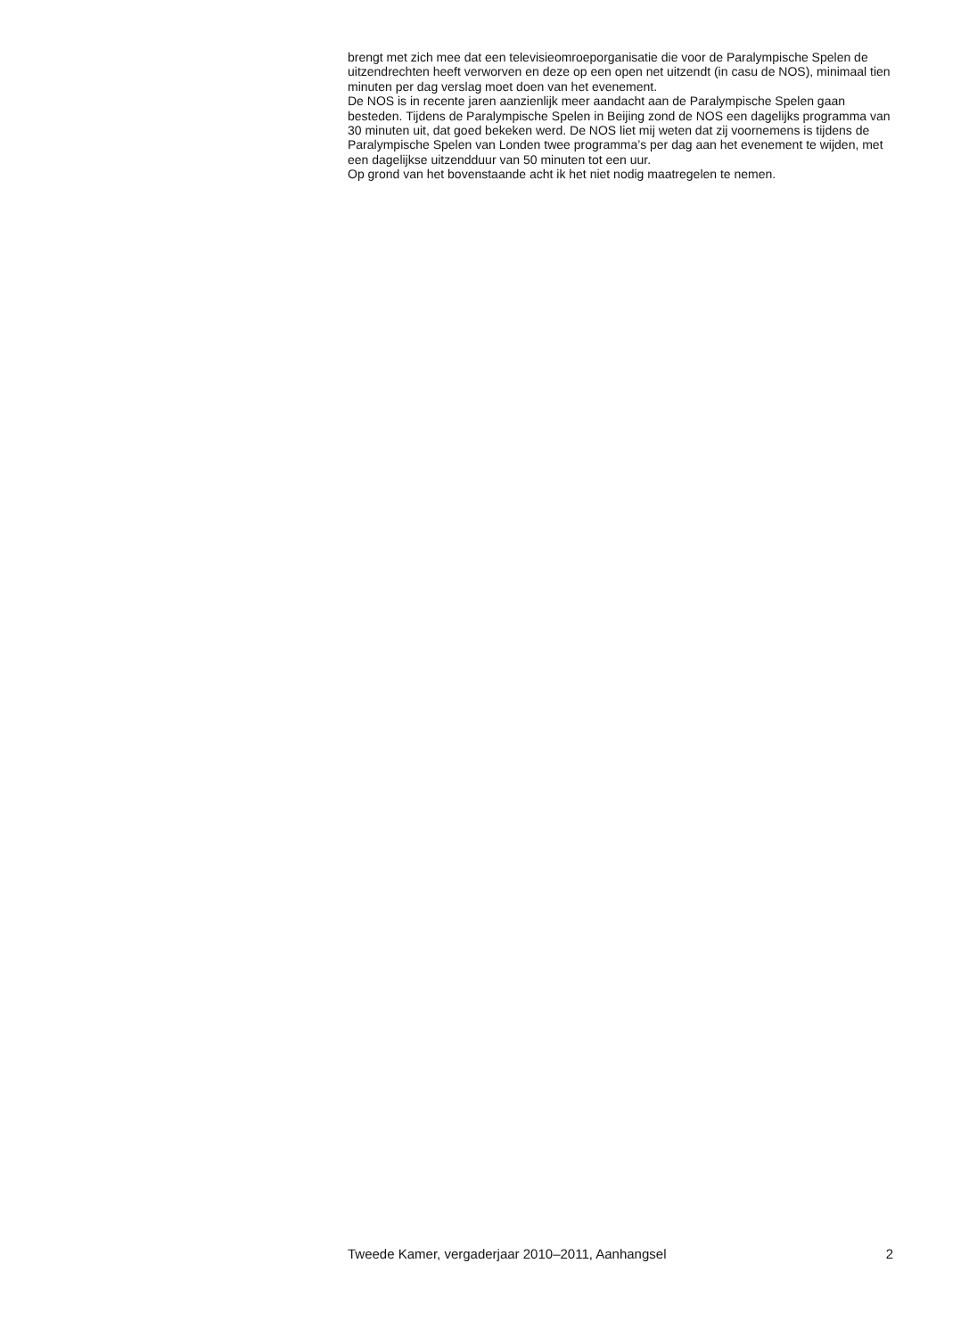brengt met zich mee dat een televisieomroeporganisatie die voor de Paralympische Spelen de uitzendrechten heeft verworven en deze op een open net uitzendt (in casu de NOS), minimaal tien minuten per dag verslag moet doen van het evenement.
De NOS is in recente jaren aanzienlijk meer aandacht aan de Paralympische Spelen gaan besteden. Tijdens de Paralympische Spelen in Beijing zond de NOS een dagelijks programma van 30 minuten uit, dat goed bekeken werd. De NOS liet mij weten dat zij voornemens is tijdens de Paralympische Spelen van Londen twee programma’s per dag aan het evenement te wijden, met een dagelijkse uitzendduur van 50 minuten tot een uur.
Op grond van het bovenstaande acht ik het niet nodig maatregelen te nemen.
Tweede Kamer, vergaderjaar 2010–2011, Aanhangsel 2